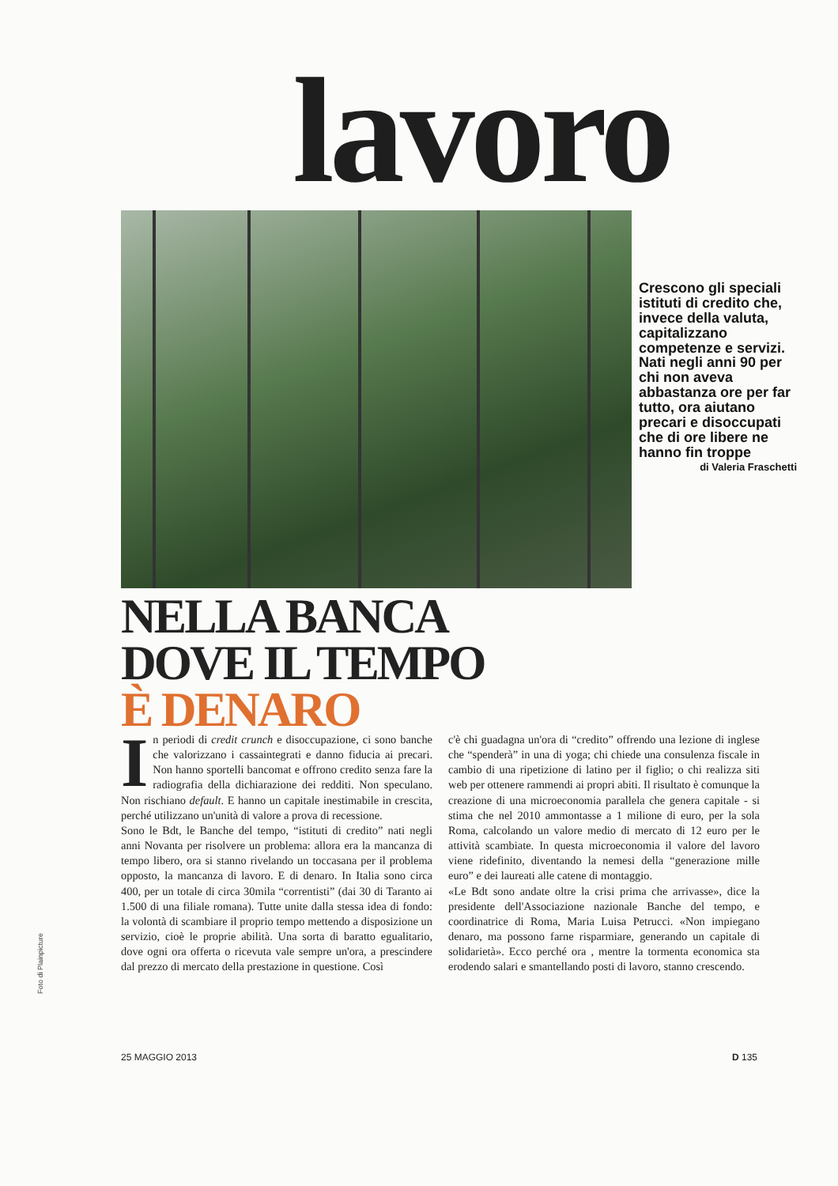Foto di Plainpicture
lavoro
Crescono gli speciali istituti di credito che, invece della valuta, capitalizzano competenze e servizi. Nati negli anni 90 per chi non aveva abbastanza ore per far tutto, ora aiutano precari e disoccupati che di ore libere ne hanno fin troppe
di Valeria Fraschetti
NELLA BANCA
DOVE IL TEMPO
È DENARO
In periodi di credit crunch e disoccupazione, ci sono banche che valorizzano i cassaintegrati e danno fiducia ai precari. Non hanno sportelli bancomat e offrono credito senza fare la radiografia della dichiarazione dei redditi. Non speculano. Non rischiano default. E hanno un capitale inestimabile in crescita, perché utilizzano un'unità di valore a prova di recessione.
Sono le Bdt, le Banche del tempo, “istituti di credito” nati negli anni Novanta per risolvere un problema: allora era la mancanza di tempo libero, ora si stanno rivelando un toccasana per il problema opposto, la mancanza di lavoro. E di denaro. In Italia sono circa 400, per un totale di circa 30mila “correntisti” (dai 30 di Taranto ai 1.500 di una filiale romana). Tutte unite dalla stessa idea di fondo: la volontà di scambiare il proprio tempo mettendo a disposizione un servizio, cioè le proprie abilità. Una sorta di baratto egualitario, dove ogni ora offerta o ricevuta vale sempre un'ora, a prescindere dal prezzo di mercato della prestazione in questione. Così
c'è chi guadagna un'ora di “credito” offrendo una lezione di inglese che “spenderà” in una di yoga; chi chiede una consulenza fiscale in cambio di una ripetizione di latino per il figlio; o chi realizza siti web per ottenere rammendi ai propri abiti. Il risultato è comunque la creazione di una microeconomia parallela che genera capitale - si stima che nel 2010 ammontasse a 1 milione di euro, per la sola Roma, calcolando un valore medio di mercato di 12 euro per le attività scambiate. In questa microeconomia il valore del lavoro viene ridefinito, diventando la nemesi della “generazione mille euro” e dei laureati alle catene di montaggio.
«Le Bdt sono andate oltre la crisi prima che arrivasse», dice la presidente dell'Associazione nazionale Banche del tempo, e coordinatrice di Roma, Maria Luisa Petrucci. «Non impiegano denaro, ma possono farne risparmiare, generando un capitale di solidarietà». Ecco perché ora , mentre la tormenta economica sta erodendo salari e smantellando posti di lavoro, stanno crescendo.
25 MAGGIO 2013 D 135